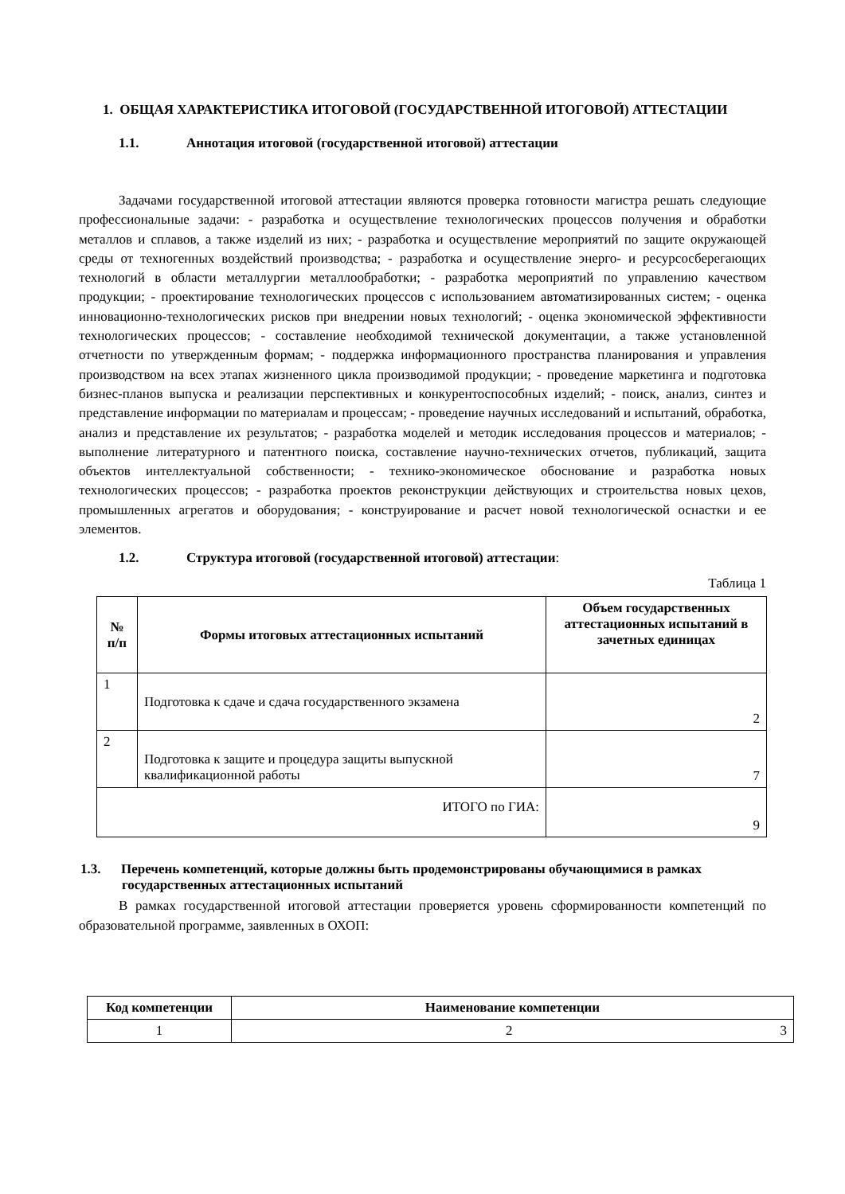1. ОБЩАЯ ХАРАКТЕРИСТИКА ИТОГОВОЙ (ГОСУДАРСТВЕННОЙ ИТОГОВОЙ) АТТЕСТАЦИИ
1.1. Аннотация итоговой (государственной итоговой) аттестации
Задачами государственной итоговой аттестации являются проверка готовности магистра решать следующие профессиональные задачи: - разработка и осуществление технологических процессов получения и обработки металлов и сплавов, а также изделий из них; - разработка и осуществление мероприятий по защите окружающей среды от техногенных воздействий производства; - разработка и осуществление энерго- и ресурсосберегающих технологий в области металлургии металлообработки; - разработка мероприятий по управлению качеством продукции; - проектирование технологических процессов с использованием автоматизированных систем; - оценка инновационно-технологических рисков при внедрении новых технологий; - оценка экономической эффективности технологических процессов; - составление необходимой технической документации, а также установленной отчетности по утвержденным формам; - поддержка информационного пространства планирования и управления производством на всех этапах жизненного цикла производимой продукции; - проведение маркетинга и подготовка бизнес-планов выпуска и реализации перспективных и конкурентоспособных изделий; - поиск, анализ, синтез и представление информации по материалам и процессам; - проведение научных исследований и испытаний, обработка, анализ и представление их результатов; - разработка моделей и методик исследования процессов и материалов; - выполнение литературного и патентного поиска, составление научно-технических отчетов, публикаций, защита объектов интеллектуальной собственности; - технико-экономическое обоснование и разработка новых технологических процессов; - разработка проектов реконструкции действующих и строительства новых цехов, промышленных агрегатов и оборудования; - конструирование и расчет новой технологической оснастки и ее элементов.
1.2. Структура итоговой (государственной итоговой) аттестации:
Таблица 1
| № п/п | Формы итоговых аттестационных испытаний | Объем государственных аттестационных испытаний в зачетных единицах |
| --- | --- | --- |
| 1 | Подготовка к сдаче и сдача государственного экзамена | 2 |
| 2 | Подготовка к защите и процедура защиты выпускной квалификационной работы | 7 |
| ИТОГО по ГИА: | | 9 |
1.3. Перечень компетенций, которые должны быть продемонстрированы обучающимися в рамках государственных аттестационных испытаний
В рамках государственной итоговой аттестации проверяется уровень сформированности компетенций по образовательной программе, заявленных в ОХОП:
| Код компетенции | Наименование компетенции |
| --- | --- |
| 1 | 2 3 |